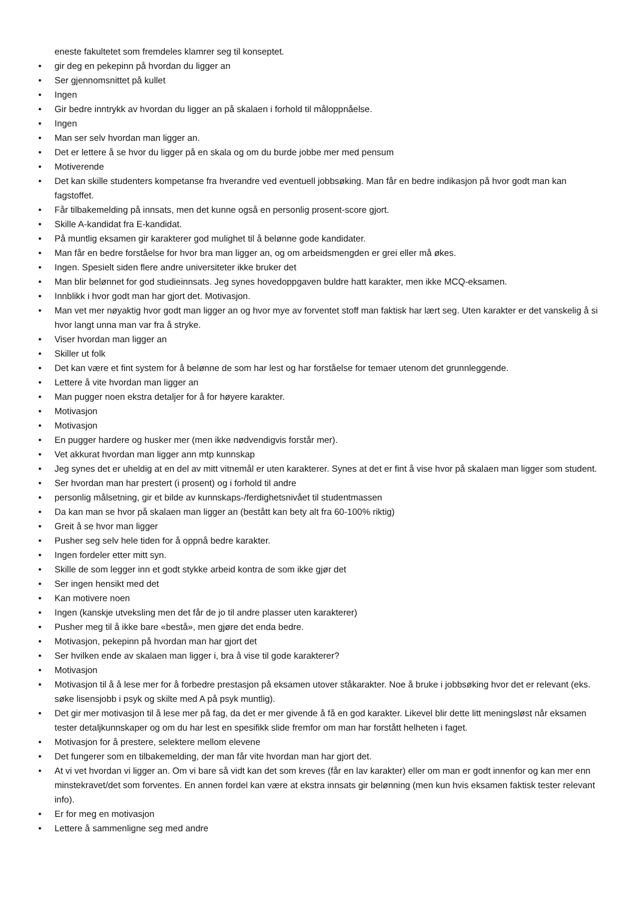eneste fakultetet som fremdeles klamrer seg til konseptet.
• gir deg en pekepinn på hvordan du ligger an
• Ser gjennomsnittet på kullet
• Ingen
• Gir bedre inntrykk av hvordan du ligger an på skalaen i forhold til måloppnåelse.
• Ingen
• Man ser selv hvordan man ligger an.
• Det er lettere å se hvor du ligger på en skala og om du burde jobbe mer med pensum
• Motiverende
• Det kan skille studenters kompetanse fra hverandre ved eventuell jobbsøking. Man får en bedre indikasjon på hvor godt man kan fagstoffet.
• Får tilbakemelding på innsats, men det kunne også en personlig prosent-score gjort.
• Skille A-kandidat fra E-kandidat.
• På muntlig eksamen gir karakterer god mulighet til å belønne gode kandidater.
• Man får en bedre forståelse for hvor bra man ligger an, og om arbeidsmengden er grei eller må økes.
• Ingen. Spesielt siden flere andre universiteter ikke bruker det
• Man blir belønnet for god studieinnsats. Jeg synes hovedoppgaven buldre hatt karakter, men ikke MCQ-eksamen.
• Innblikk i hvor godt man har gjort det. Motivasjon.
• Man vet mer nøyaktig hvor godt man ligger an og hvor mye av forventet stoff man faktisk har lært seg. Uten karakter er det vanskelig å si hvor langt unna man var fra å stryke.
• Viser hvordan man ligger an
• Skiller ut folk
• Det kan være et fint system for å belønne de som har lest og har forståelse for temaer utenom det grunnleggende.
• Lettere å vite hvordan man ligger an
• Man pugger noen ekstra detaljer for å for høyere karakter.
• Motivasjon
• Motivasjon
• En pugger hardere og husker mer (men ikke nødvendigvis forstår mer).
• Vet akkurat hvordan man ligger ann mtp kunnskap
• Jeg synes det er uheldig at en del av mitt vitnemål er uten karakterer. Synes at det er fint å vise hvor på skalaen man ligger som student.
• Ser hvordan man har prestert (i prosent) og i forhold til andre
• personlig målsetning, gir et bilde av kunnskaps-/ferdighetsnivået til studentmassen
• Da kan man se hvor på skalaen man ligger an (bestått kan bety alt fra 60-100% riktig)
• Greit å se hvor man ligger
• Pusher seg selv hele tiden for å oppnå bedre karakter.
• Ingen fordeler etter mitt syn.
• Skille de som legger inn et godt stykke arbeid kontra de som ikke gjør det
• Ser ingen hensikt med det
• Kan motivere noen
• Ingen (kanskje utveksling men det får de jo til andre plasser uten karakterer)
• Pusher meg til å ikke bare «bestå», men gjøre det enda bedre.
• Motivasjon, pekepinn på hvordan man har gjort det
• Ser hvilken ende av skalaen man ligger i, bra å vise til gode karakterer?
• Motivasjon
• Motivasjon til å å lese mer for å forbedre prestasjon på eksamen utover ståkarakter. Noe å bruke i jobbsøking hvor det er relevant (eks. søke lisensjobb i psyk og skilte med A på psyk muntlig).
• Det gir mer motivasjon til å lese mer på fag, da det er mer givende å få en god karakter. Likevel blir dette litt meningsløst når eksamen tester detaljkunnskaper og om du har lest en spesifikk slide fremfor om man har forstått helheten i faget.
• Motivasjon for å prestere, selektere mellom elevene
• Det fungerer som en tilbakemelding, der man får vite hvordan man har gjort det.
• At vi vet hvordan vi ligger an. Om vi bare så vidt kan det som kreves (får en lav karakter) eller om man er godt innenfor og kan mer enn minstekravet/det som forventes. En annen fordel kan være at ekstra innsats gir belønning (men kun hvis eksamen faktisk tester relevant info).
• Er for meg en motivasjon
• Lettere å sammenligne seg med andre